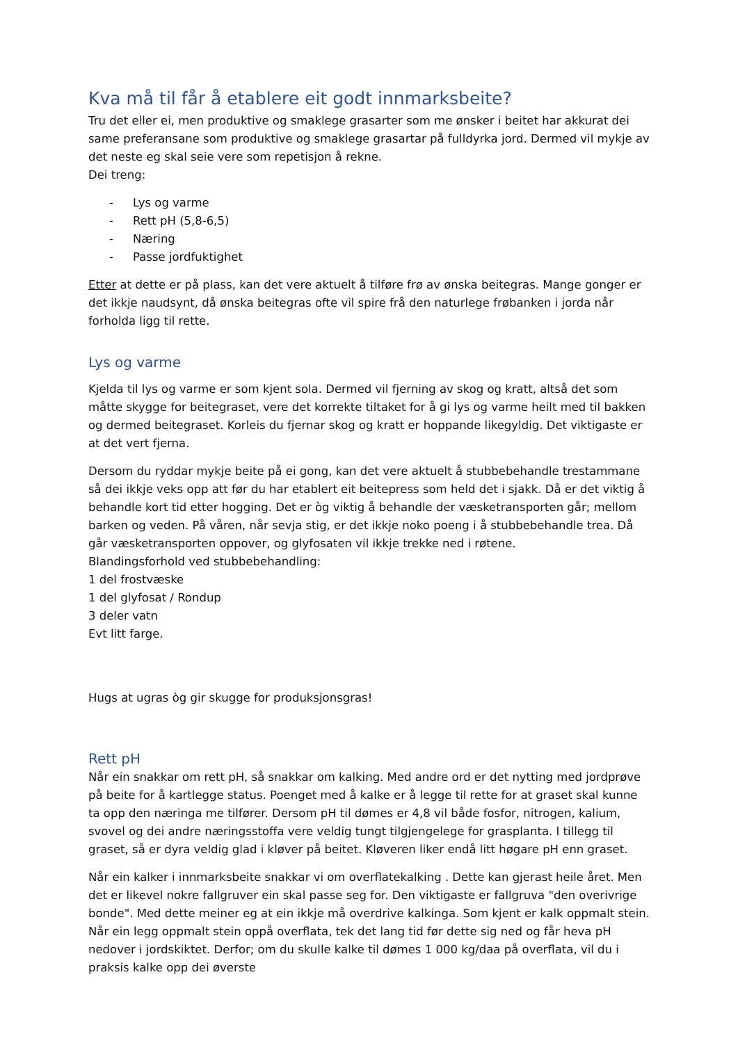Kva må til får å etablere eit godt innmarksbeite?
Tru det eller ei, men produktive og smaklege grasarter som me ønsker i beitet har akkurat dei same preferansane som produktive og smaklege grasartar på fulldyrka jord. Dermed vil mykje av det neste eg skal seie vere som repetisjon å rekne.
Dei treng:
- Lys og varme
- Rett pH (5,8-6,5)
- Næring
- Passe jordfuktighet
Etter at dette er på plass, kan det vere aktuelt å tilføre frø av ønska beitegras. Mange gonger er det ikkje naudsynt, då ønska beitegras ofte vil spire frå den naturlege frøbanken i jorda når forholda ligg til rette.
Lys og varme
Kjelda til lys og varme er som kjent sola. Dermed vil fjerning av skog og kratt, altså det som måtte skygge for beitegraset, vere det korrekte tiltaket for å gi lys og varme heilt med til bakken og dermed beitegraset. Korleis du fjernar skog og kratt er hoppande likegyldig. Det viktigaste er at det vert fjerna.
Dersom du ryddar mykje beite på ei gong, kan det vere aktuelt å stubbebehandle trestammane så dei ikkje veks opp att før du har etablert eit beitepress som held det i sjakk. Då er det viktig å behandle kort tid etter hogging. Det er òg viktig å behandle der væsketransporten går; mellom barken og veden. På våren, når sevja stig, er det ikkje noko poeng i å stubbebehandle trea. Då går væsketransporten oppover, og glyfosaten vil ikkje trekke ned i røtene.
Blandingsforhold ved stubbebehandling:
1 del frostvæske
1 del glyfosat / Rondup
3 deler vatn
Evt litt farge.
Hugs at ugras òg gir skugge for produksjonsgras!
Rett pH
Når ein snakkar om rett pH, så snakkar om kalking. Med andre ord er det nytting med jordprøve på beite for å kartlegge status. Poenget med å kalke er å legge til rette for at graset skal kunne ta opp den næringa me tilfører. Dersom pH til dømes er 4,8 vil både fosfor, nitrogen, kalium, svovel og dei andre næringsstoffa vere veldig tungt tilgjengelege for grasplanta. I tillegg til graset, så er dyra veldig glad i kløver på beitet. Kløveren liker endå litt høgare pH enn graset.
Når ein kalker i innmarksbeite snakkar vi om overflatekalking . Dette kan gjerast heile året. Men det er likevel nokre fallgruver ein skal passe seg for. Den viktigaste er fallgruva "den overivrige bonde". Med dette meiner eg at ein ikkje må overdrive kalkinga. Som kjent er kalk oppmalt stein. Når ein legg oppmalt stein oppå overflata, tek det lang tid før dette sig ned og får heva pH nedover i jordskiktet. Derfor; om du skulle kalke til dømes 1 000 kg/daa på overflata, vil du i praksis kalke opp dei øverste